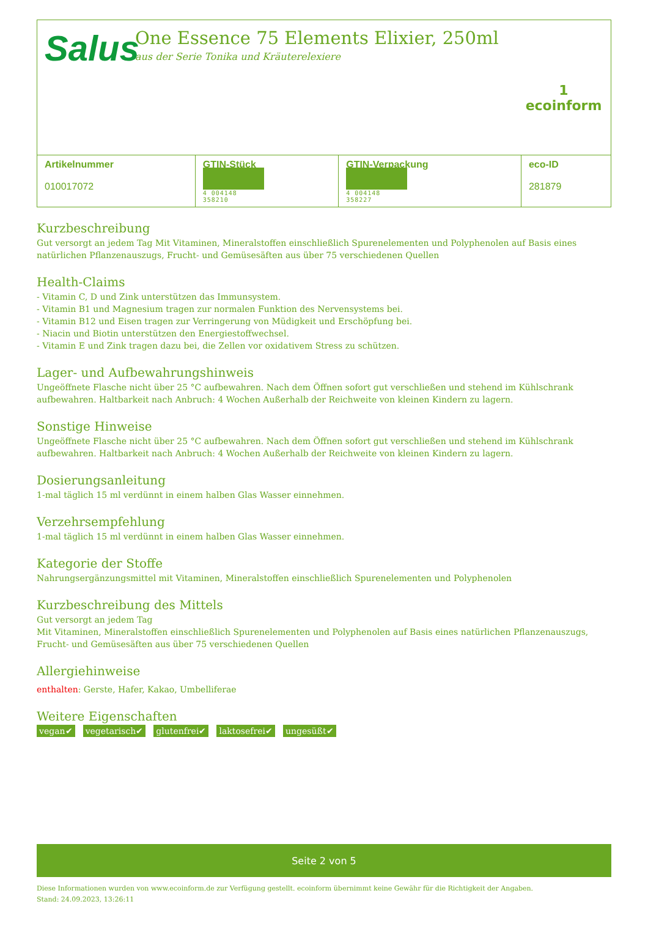Salus
One Essence 75 Elements Elixier, 250ml
aus der Serie Tonika und Kräuterelexiere
1
ecoinform
| Artikelnummer 010017072 | GTIN-Stück 4 004148 358210 | GTIN-Verpackung 4 004148 358227 | eco-ID 281879 |
Kurzbeschreibung
Gut versorgt an jedem Tag Mit Vitaminen, Mineralstoffen einschließlich Spurenelementen und Polyphenolen auf Basis eines natürlichen Pflanzenauszugs, Frucht- und Gemüsesäften aus über 75 verschiedenen Quellen
Health-Claims
- Vitamin C, D und Zink unterstützen das Immunsystem.
- Vitamin B1 und Magnesium tragen zur normalen Funktion des Nervensystems bei.
- Vitamin B12 und Eisen tragen zur Verringerung von Müdigkeit und Erschöpfung bei.
- Niacin und Biotin unterstützen den Energiestoffwechsel.
- Vitamin E und Zink tragen dazu bei, die Zellen vor oxidativem Stress zu schützen.
Lager- und Aufbewahrungshinweis
Ungeöffnete Flasche nicht über 25 °C aufbewahren. Nach dem Öffnen sofort gut verschließen und stehend im Kühlschrank aufbewahren. Haltbarkeit nach Anbruch: 4 Wochen Außerhalb der Reichweite von kleinen Kindern zu lagern.
Sonstige Hinweise
Ungeöffnete Flasche nicht über 25 °C aufbewahren. Nach dem Öffnen sofort gut verschließen und stehend im Kühlschrank aufbewahren. Haltbarkeit nach Anbruch: 4 Wochen Außerhalb der Reichweite von kleinen Kindern zu lagern.
Dosierungsanleitung
1-mal täglich 15 ml verdünnt in einem halben Glas Wasser einnehmen.
Verzehrsempfehlung
1-mal täglich 15 ml verdünnt in einem halben Glas Wasser einnehmen.
Kategorie der Stoffe
Nahrungsergänzungsmittel mit Vitaminen, Mineralstoffen einschließlich Spurenelementen und Polyphenolen
Kurzbeschreibung des Mittels
Gut versorgt an jedem Tag
Mit Vitaminen, Mineralstoffen einschließlich Spurenelementen und Polyphenolen auf Basis eines natürlichen Pflanzenauszugs, Frucht- und Gemüsesäften aus über 75 verschiedenen Quellen
Allergiehinweise
enthalten: Gerste, Hafer, Kakao, Umbelliferae
Weitere Eigenschaften
vegan✔ vegetarisch✔ glutenfrei✔ laktosefrei✔ ungesüßt✔
Seite 2 von 5
Diese Informationen wurden von www.ecoinform.de zur Verfügung gestellt. ecoinform übernimmt keine Gewähr für die Richtigkeit der Angaben.
Stand: 24.09.2023, 13:26:11